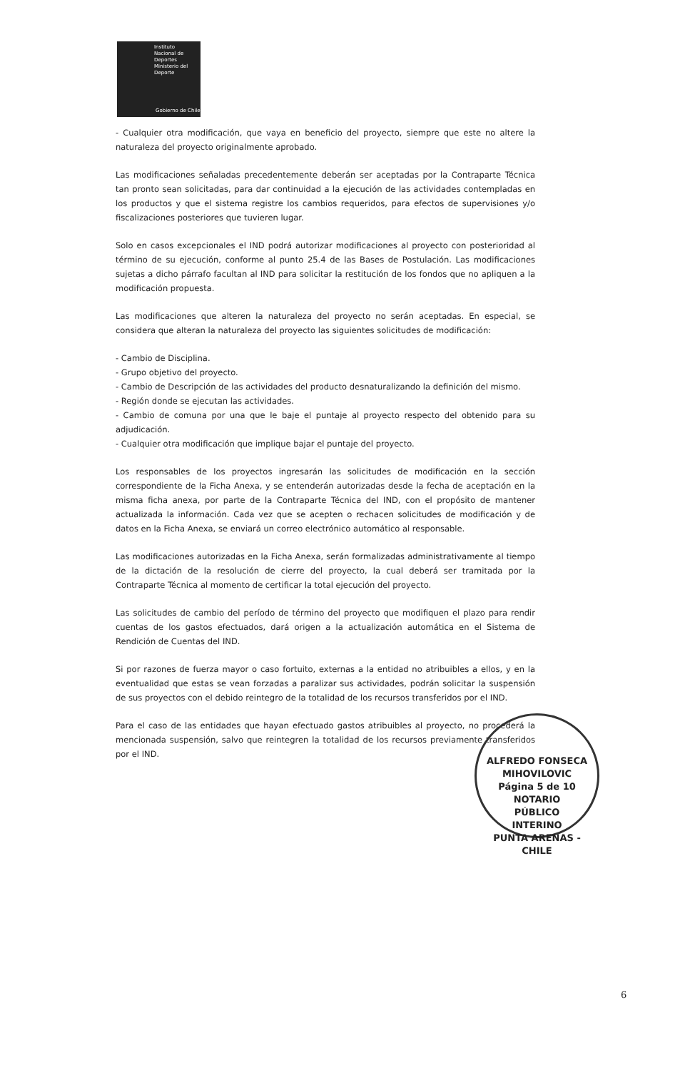Instituto
Nacional de
Deportes
Ministerio del Deporte
Gobierno de Chile
- Cualquier otra modificación, que vaya en beneficio del proyecto, siempre que este no altere la naturaleza del proyecto originalmente aprobado.
Las modificaciones señaladas precedentemente deberán ser aceptadas por la Contraparte Técnica tan pronto sean solicitadas, para dar continuidad a la ejecución de las actividades contempladas en los productos y que el sistema registre los cambios requeridos, para efectos de supervisiones y/o fiscalizaciones posteriores que tuvieren lugar.
Solo en casos excepcionales el IND podrá autorizar modificaciones al proyecto con posterioridad al término de su ejecución, conforme al punto 25.4 de las Bases de Postulación. Las modificaciones sujetas a dicho párrafo facultan al IND para solicitar la restitución de los fondos que no apliquen a la modificación propuesta.
Las modificaciones que alteren la naturaleza del proyecto no serán aceptadas. En especial, se considera que alteran la naturaleza del proyecto las siguientes solicitudes de modificación:
- Cambio de Disciplina.
- Grupo objetivo del proyecto.
- Cambio de Descripción de las actividades del producto desnaturalizando la definición del mismo.
- Región donde se ejecutan las actividades.
- Cambio de comuna por una que le baje el puntaje al proyecto respecto del obtenido para su adjudicación.
- Cualquier otra modificación que implique bajar el puntaje del proyecto.
Los responsables de los proyectos ingresarán las solicitudes de modificación en la sección correspondiente de la Ficha Anexa, y se entenderán autorizadas desde la fecha de aceptación en la misma ficha anexa, por parte de la Contraparte Técnica del IND, con el propósito de mantener actualizada la información. Cada vez que se acepten o rechacen solicitudes de modificación y de datos en la Ficha Anexa, se enviará un correo electrónico automático al responsable.
Las modificaciones autorizadas en la Ficha Anexa, serán formalizadas administrativamente al tiempo de la dictación de la resolución de cierre del proyecto, la cual deberá ser tramitada por la Contraparte Técnica al momento de certificar la total ejecución del proyecto.
Las solicitudes de cambio del período de término del proyecto que modifiquen el plazo para rendir cuentas de los gastos efectuados, dará origen a la actualización automática en el Sistema de Rendición de Cuentas del IND.
Si por razones de fuerza mayor o caso fortuito, externas a la entidad no atribuibles a ellos, y en la eventualidad que estas se vean forzadas a paralizar sus actividades, podrán solicitar la suspensión de sus proyectos con el debido reintegro de la totalidad de los recursos transferidos por el IND.
Para el caso de las entidades que hayan efectuado gastos atribuibles al proyecto, no procederá la mencionada suspensión, salvo que reintegren la totalidad de los recursos previamente transferidos por el IND.
ALFREDO FONSECA MIHOVILOVIC
Página 5 de 10 NOTARIO
PÚBLICO
INTERINO
PUNTA ARENAS - CHILE
6